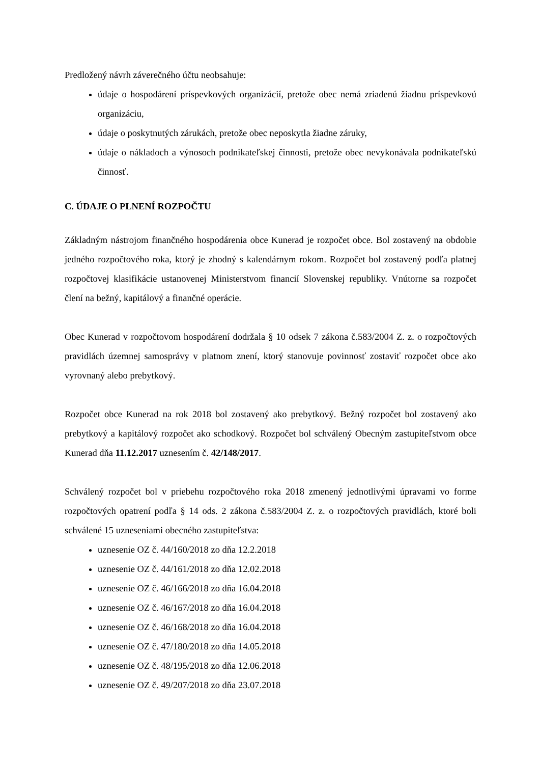Predložený návrh záverečného účtu neobsahuje:
údaje o hospodárení príspevkových organizácií, pretože obec nemá zriadenú žiadnu príspevkovú organizáciu,
údaje o poskytnutých zárukách, pretože obec neposkytla žiadne záruky,
údaje o nákladoch a výnosoch podnikateľskej činnosti, pretože obec nevykonávala podnikateľskú činnosť.
C. ÚDAJE O PLNENÍ ROZPOČTU
Základným nástrojom finančného hospodárenia obce Kunerad je rozpočet obce. Bol zostavený na obdobie jedného rozpočtového roka, ktorý je zhodný s kalendárnym rokom. Rozpočet bol zostavený podľa platnej rozpočtovej klasifikácie ustanovenej Ministerstvom financií Slovenskej republiky. Vnútorne sa rozpočet člení na bežný, kapitálový a finančné operácie.
Obec Kunerad v rozpočtovom hospodárení dodržala § 10 odsek 7 zákona č.583/2004 Z. z. o rozpočtových pravidlách územnej samosprávy v platnom znení, ktorý stanovuje povinnosť zostaviť rozpočet obce ako vyrovnaný alebo prebytkový.
Rozpočet obce Kunerad na rok 2018 bol zostavený ako prebytkový. Bežný rozpočet bol zostavený ako prebytkový a kapitálový rozpočet ako schodkový. Rozpočet bol schválený Obecným zastupiteľstvom obce Kunerad dňa 11.12.2017 uznesením č. 42/148/2017.
Schválený rozpočet bol v priebehu rozpočtového roka 2018 zmenený jednotlivými úpravami vo forme rozpočtových opatrení podľa § 14 ods. 2 zákona č.583/2004 Z. z. o rozpočtových pravidlách, ktoré boli schválené 15 uzneseniami obecného zastupiteľstva:
uznesenie OZ č. 44/160/2018 zo dňa 12.2.2018
uznesenie OZ č. 44/161/2018 zo dňa 12.02.2018
uznesenie OZ č. 46/166/2018 zo dňa 16.04.2018
uznesenie OZ č. 46/167/2018 zo dňa 16.04.2018
uznesenie OZ č. 46/168/2018 zo dňa 16.04.2018
uznesenie OZ č. 47/180/2018 zo dňa 14.05.2018
uznesenie OZ č. 48/195/2018 zo dňa 12.06.2018
uznesenie OZ č. 49/207/2018 zo dňa 23.07.2018